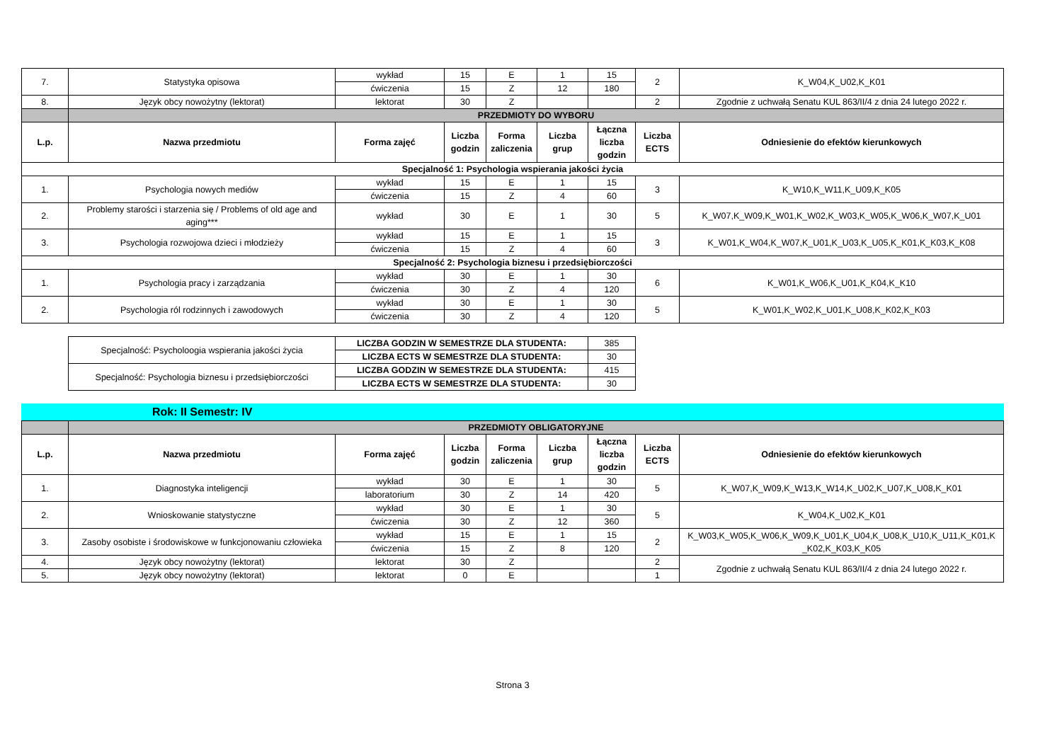| 7. | Statystyka opisowa | wykład | 15 | E | 1 | 15 | 2 | K_W04,K_U02,K_K01 |
| | | ćwiczenia | 15 | Z | 12 | 180 | | |
| 8. | Język obcy nowożytny (lektorat) | lektorat | 30 | Z | | | 2 | Zgodnie z uchwałą Senatu KUL 863/II/4 z dnia 24 lutego 2022 r. |
| | PRZEDMIOTY DO WYBORU | | | | | | | |
| L.p. | Nazwa przedmiotu | Forma zajęć | Liczba godzin | Forma zaliczenia | Liczba grup | Łączna liczba godzin | Liczba ECTS | Odniesienie do efektów kierunkowych |
| Specjalność 1: Psychologia wspierania jakości życia | | | | | | | | |
| 1. | Psychologia nowych mediów | wykład | 15 | E | 1 | 15 | 3 | K_W10,K_W11,K_U09,K_K05 |
| | | ćwiczenia | 15 | Z | 4 | 60 | | |
| 2. | Problemy starości i starzenia się / Problems of old age and aging*** | wykład | 30 | E | 1 | 30 | 5 | K_W07,K_W09,K_W01,K_W02,K_W03,K_W05,K_W06,K_W07,K_U01 |
| 3. | Psychologia rozwojowa dzieci i młodzieży | wykład | 15 | E | 1 | 15 | 3 | K_W01,K_W04,K_W07,K_U01,K_U03,K_U05,K_K01,K_K03,K_K08 |
| | | ćwiczenia | 15 | Z | 4 | 60 | | |
| Specjalność 2: Psychologia biznesu i przedsiębiorczości | | | | | | | | |
| 1. | Psychologia pracy i zarządzania | wykład | 30 | E | 1 | 30 | 6 | K_W01,K_W06,K_U01,K_K04,K_K10 |
| | | ćwiczenia | 30 | Z | 4 | 120 | | |
| 2. | Psychologia ról rodzinnych i zawodowych | wykład | 30 | E | 1 | 30 | 5 | K_W01,K_W02,K_U01,K_U08,K_K02,K_K03 |
| | | ćwiczenia | 30 | Z | 4 | 120 | | |
| Specjalność: Psycholoogia wspierania jakości życia | LICZBA GODZIN W SEMESTRZE DLA STUDENTA: | 385 |
| | LICZBA ECTS W SEMESTRZE DLA STUDENTA: | 30 |
| Specjalność: Psychologia biznesu i przedsiębiorczości | LICZBA GODZIN W SEMESTRZE DLA STUDENTA: | 415 |
| | LICZBA ECTS W SEMESTRZE DLA STUDENTA: | 30 |
Rok: II Semestr: IV
| | PRZEDMIOTY OBLIGATORYJNE | | | | | | | |
| L.p. | Nazwa przedmiotu | Forma zajęć | Liczba godzin | Forma zaliczenia | Liczba grup | Łączna liczba godzin | Liczba ECTS | Odniesienie do efektów kierunkowych |
| 1. | Diagnostyka inteligencji | wykład | 30 | E | 1 | 30 | 5 | K_W07,K_W09,K_W13,K_W14,K_U02,K_U07,K_U08,K_K01 |
| | | laboratorium | 30 | Z | 14 | 420 | | |
| 2. | Wnioskowanie statystyczne | wykład | 30 | E | 1 | 30 | 5 | K_W04,K_U02,K_K01 |
| | | ćwiczenia | 30 | Z | 12 | 360 | | |
| 3. | Zasoby osobiste i środowiskowe w funkcjonowaniu człowieka | wykład | 15 | E | 1 | 15 | 2 | K_W03,K_W05,K_W06,K_W09,K_U01,K_U04,K_U08,K_U10,K_U11,K_K01,K _K02,K_K03,K_K05 |
| | | ćwiczenia | 15 | Z | 8 | 120 | | |
| 4. | Język obcy nowożytny (lektorat) | lektorat | 30 | Z | | | 2 | Zgodnie z uchwałą Senatu KUL 863/II/4 z dnia 24 lutego 2022 r. |
| 5. | Język obcy nowożytny (lektorat) | lektorat | 0 | E | | | 1 | |
Strona 3